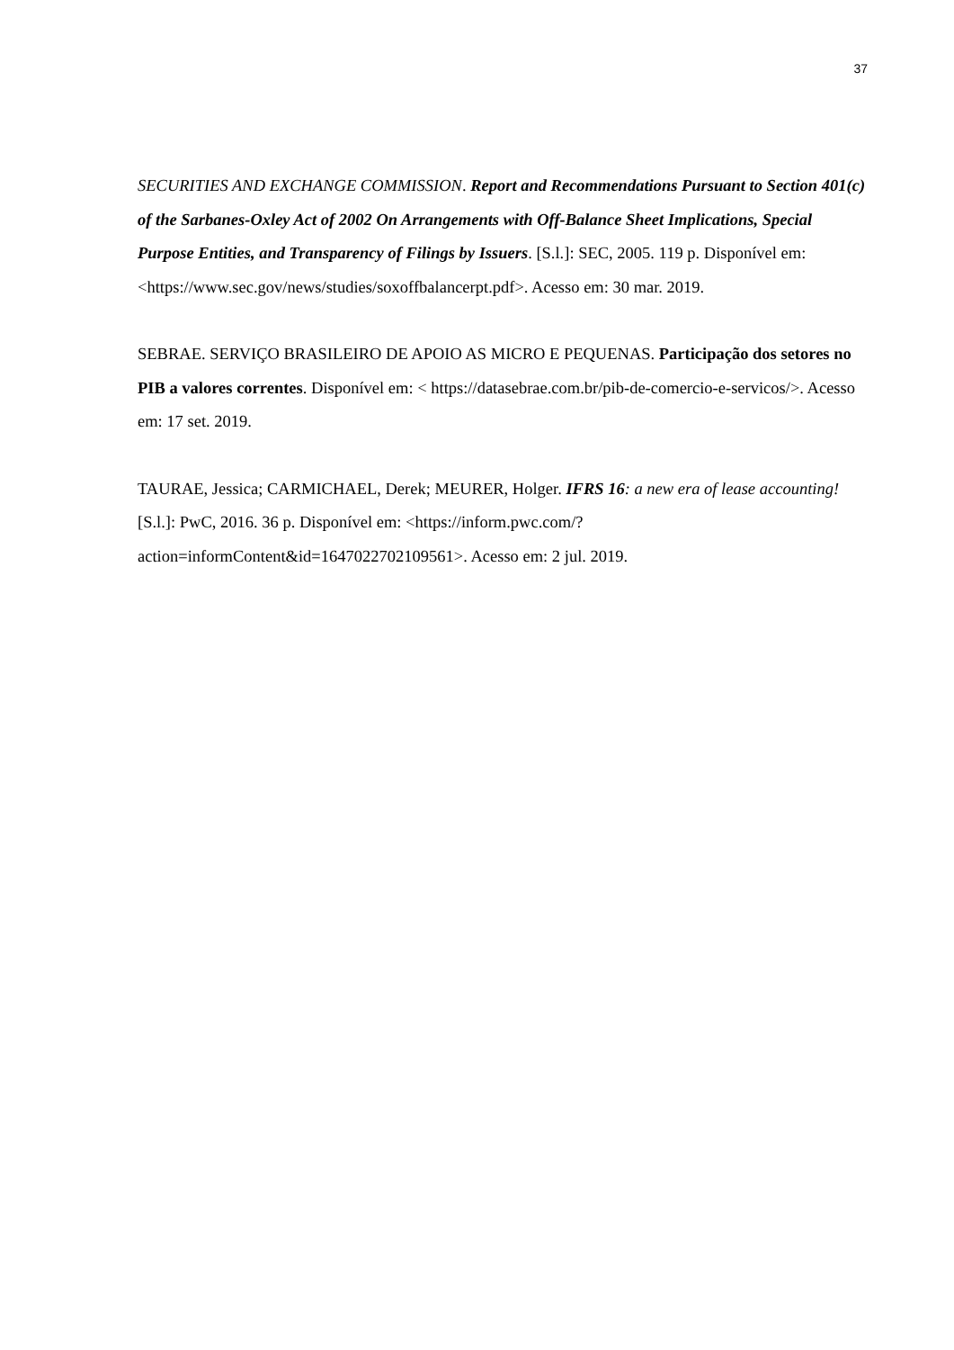37
SECURITIES AND EXCHANGE COMMISSION. Report and Recommendations Pursuant to Section 401(c) of the Sarbanes-Oxley Act of 2002 On Arrangements with Off-Balance Sheet Implications, Special Purpose Entities, and Transparency of Filings by Issuers. [S.l.]: SEC, 2005. 119 p. Disponível em: <https://www.sec.gov/news/studies/soxoffbalancerpt.pdf>. Acesso em: 30 mar. 2019.
SEBRAE. SERVIÇO BRASILEIRO DE APOIO AS MICRO E PEQUENAS. Participação dos setores no PIB a valores correntes. Disponível em: < https://datasebrae.com.br/pib-de-comercio-e-servicos/>. Acesso em: 17 set. 2019.
TAURAE, Jessica; CARMICHAEL, Derek; MEURER, Holger. IFRS 16: a new era of lease accounting! [S.l.]: PwC, 2016. 36 p. Disponível em: <https://inform.pwc.com/?action=informContent&id=1647022702109561>. Acesso em: 2 jul. 2019.